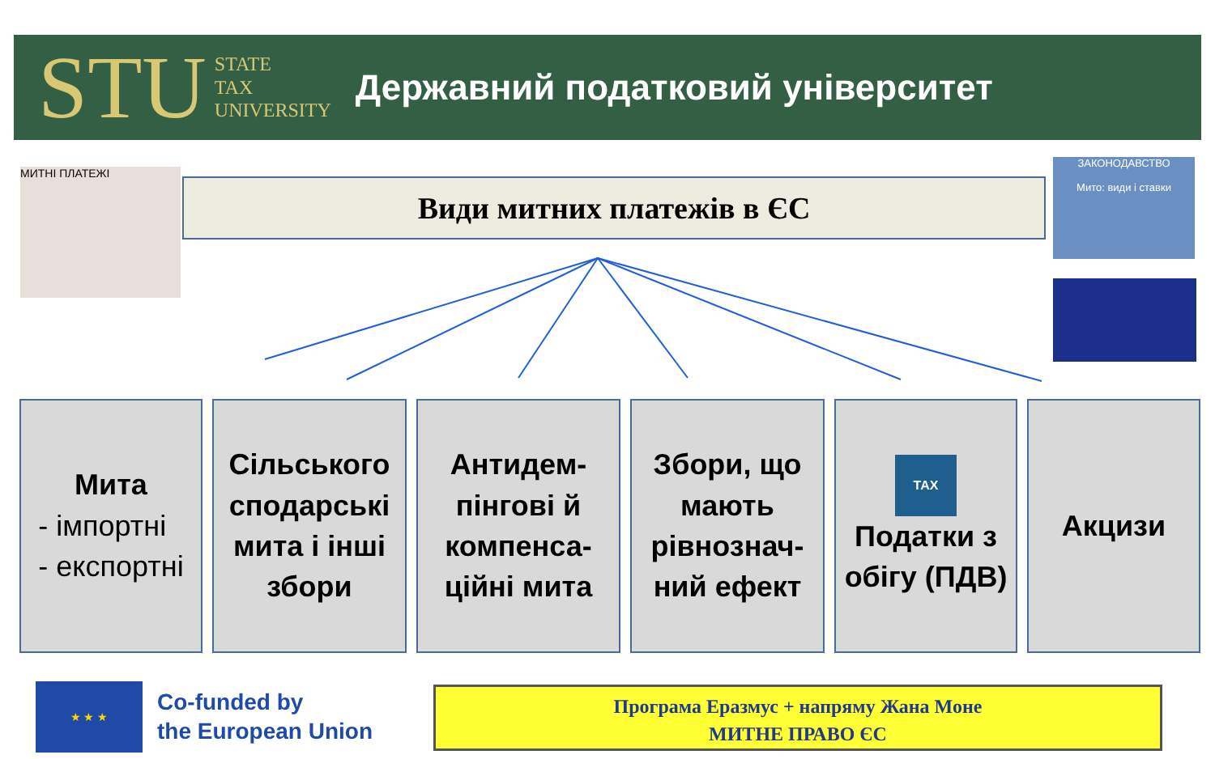STU STATE
TAX
UNIVERSITY
Державний податковий університет
МИТНІ ПЛАТЕЖІ
Види митних платежів в ЄС
ЗАКОНОДАВСТВО
Мито: види і ставки
Мита
- імпортні
- експортні
Сільського сподарські мита і інші збори
Антидем-пінгові й компенса-ційні мита
Збори, що мають рівнознач-ний ефект
TAX
Податки з обігу (ПДВ)
Акцизи
★ ★ ★
Co-funded by
the European Union
Програма Еразмус + напряму Жана Моне
МИТНЕ ПРАВО ЄС